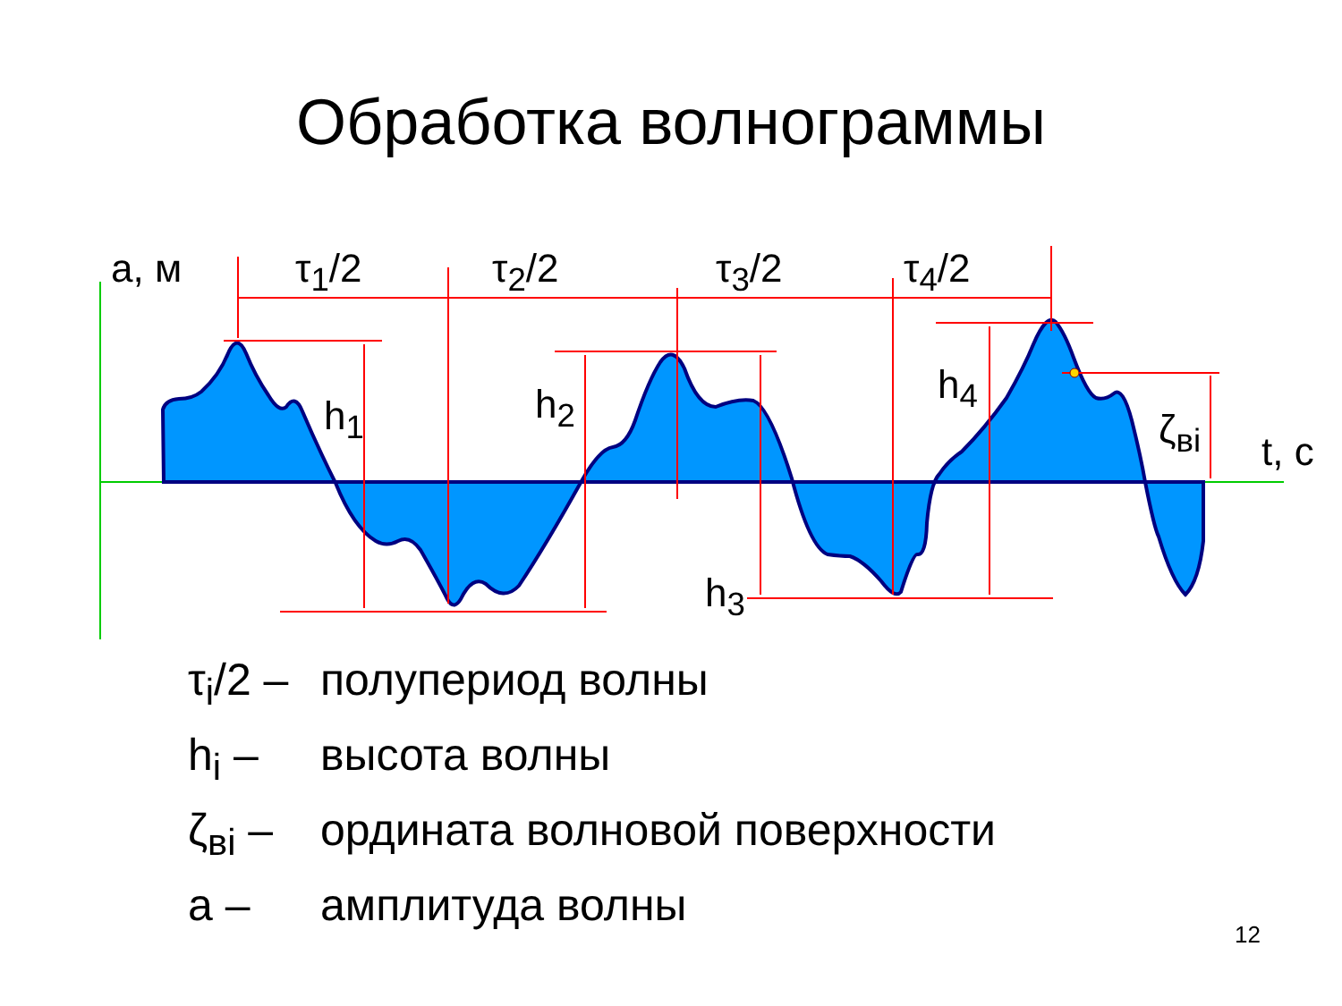Обработка волнограммы
a, м τ<sub>1</sub>/2 τ<sub>2</sub>/2 τ<sub>3</sub>/2 τ<sub>4</sub>/2
h<sub>1</sub> h<sub>2</sub>
h<sub>3</sub>
h<sub>4</sub>
ζ<sub>вi</sub> t, с
τ<sub>i</sub>/2 – полупериод волны
h<sub>i</sub> – высота волны
ζ<sub>вi</sub> – ордината волновой поверхности
a – амплитуда волны
12